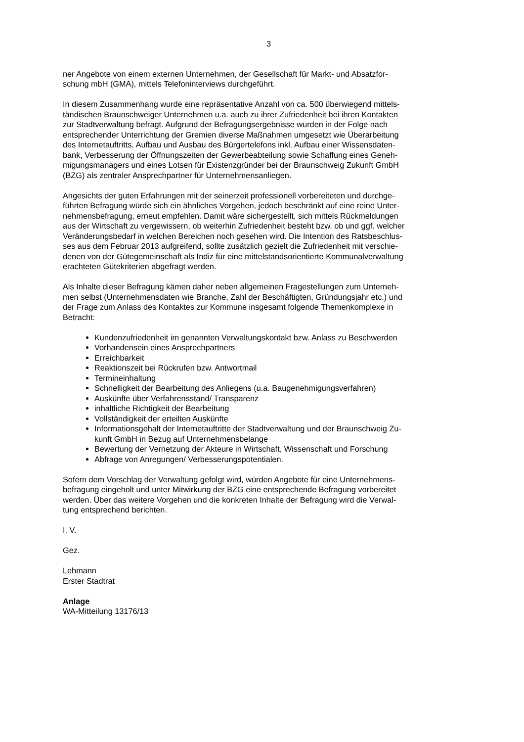3
ner Angebote von einem externen Unternehmen, der Gesellschaft für Markt- und Absatzfor-
schung mbH (GMA), mittels Telefoninterviews durchgeführt.
In diesem Zusammenhang wurde eine repräsentative Anzahl von ca. 500 überwiegend mittels-
tändischen Braunschweiger Unternehmen u.a. auch zu ihrer Zufriedenheit bei ihren Kontakten
zur Stadtverwaltung befragt. Aufgrund der Befragungsergebnisse wurden in der Folge nach
entsprechender Unterrichtung der Gremien diverse Maßnahmen umgesetzt wie Überarbeitung
des Internetauftritts, Aufbau und Ausbau des Bürgertelefons inkl. Aufbau einer Wissensdaten-
bank, Verbesserung der Öffnungszeiten der Gewerbeabteilung sowie Schaffung eines Geneh-
migungsmanagers und eines Lotsen für Existenzgründer bei der Braunschweig Zukunft GmbH
(BZG) als zentraler Ansprechpartner für Unternehmensanliegen.
Angesichts der guten Erfahrungen mit der seinerzeit professionell vorbereiteten und durchge-
führten Befragung würde sich ein ähnliches Vorgehen, jedoch beschränkt auf eine reine Unter-
nehmensbefragung, erneut empfehlen. Damit wäre sichergestellt, sich mittels Rückmeldungen
aus der Wirtschaft zu vergewissern, ob weiterhin Zufriedenheit besteht bzw. ob und ggf. welcher
Veränderungsbedarf in welchen Bereichen noch gesehen wird. Die Intention des Ratsbeschlus-
ses aus dem Februar 2013 aufgreifend, sollte zusätzlich gezielt die Zufriedenheit mit verschie-
denen von der Gütegemeinschaft als Indiz für eine mittelstandsorientierte Kommunalverwaltung
erachteten Gütekriterien abgefragt werden.
Als Inhalte dieser Befragung kämen daher neben allgemeinen Fragestellungen zum Unterneh-
men selbst (Unternehmensdaten wie Branche, Zahl der Beschäftigten, Gründungsjahr etc.) und
der Frage zum Anlass des Kontaktes zur Kommune insgesamt folgende Themenkomplexe in
Betracht:
Kundenzufriedenheit im genannten Verwaltungskontakt bzw. Anlass zu Beschwerden
Vorhandensein eines Ansprechpartners
Erreichbarkeit
Reaktionszeit bei Rückrufen bzw. Antwortmail
Termineinhaltung
Schnelligkeit der Bearbeitung des Anliegens (u.a. Baugenehmigungsverfahren)
Auskünfte über Verfahrensstand/ Transparenz
inhaltliche Richtigkeit der Bearbeitung
Vollständigkeit der erteilten Auskünfte
Informationsgehalt der Internetauftritte der Stadtverwaltung und der Braunschweig Zu-
kunft GmbH in Bezug auf Unternehmensbelange
Bewertung der Vernetzung der Akteure in Wirtschaft, Wissenschaft und Forschung
Abfrage von Anregungen/ Verbesserungspotentialen.
Sofern dem Vorschlag der Verwaltung gefolgt wird, würden Angebote für eine Unternehmens-
befragung eingeholt und unter Mitwirkung der BZG eine entsprechende Befragung vorbereitet
werden. Über das weitere Vorgehen und die konkreten Inhalte der Befragung wird die Verwal-
tung entsprechend berichten.
I. V.
Gez.
Lehmann
Erster Stadtrat
Anlage
WA-Mitteilung 13176/13